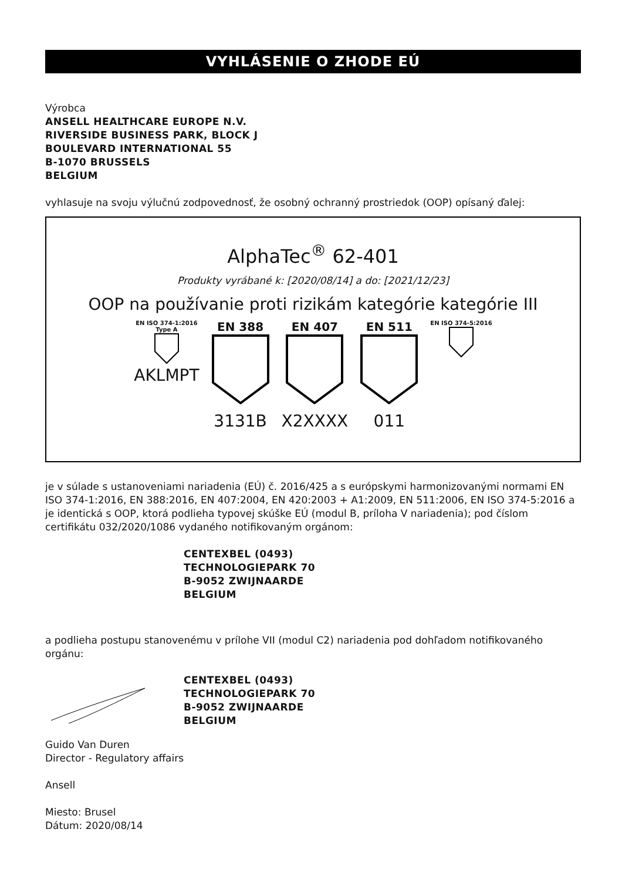VYHLÁSENIE O ZHODE EÚ
Výrobca
ANSELL HEALTHCARE EUROPE N.V.
RIVERSIDE BUSINESS PARK, BLOCK J
BOULEVARD INTERNATIONAL 55
B-1070 BRUSSELS
BELGIUM
vyhlasuje na svoju výlučnú zodpovednosť, že osobný ochranný prostriedok (OOP) opísaný ďalej:
AlphaTec<sup>®</sup> 62-401
Produkty vyrábané k: [2020/08/14] a do: [2021/12/23]
OOP na používanie proti rizikám kategórie kategórie III
EN ISO 374-1:2016
Type A
AKLMPT
EN 388
3131B
EN 407
X2XXXX
EN 511
011
EN ISO 374-5:2016
je v súlade s ustanoveniami nariadenia (EÚ) č. 2016/425 a s európskymi harmonizovanými normami EN ISO 374-1:2016, EN 388:2016, EN 407:2004, EN 420:2003 + A1:2009, EN 511:2006, EN ISO 374-5:2016 a je identická s OOP, ktorá podlieha typovej skúške EÚ (modul B, príloha V nariadenia); pod číslom certifikátu 032/2020/1086 vydaného notifikovaným orgánom:
CENTEXBEL (0493)
TECHNOLOGIEPARK 70
B-9052 ZWIJNAARDE
BELGIUM
a podlieha postupu stanovenému v prílohe VII (modul C2) nariadenia pod dohľadom notifikovaného orgánu:
CENTEXBEL (0493)
TECHNOLOGIEPARK 70
B-9052 ZWIJNAARDE
BELGIUM
Guido Van Duren
Director - Regulatory affairs
Ansell
Miesto: Brusel
Dátum: 2020/08/14